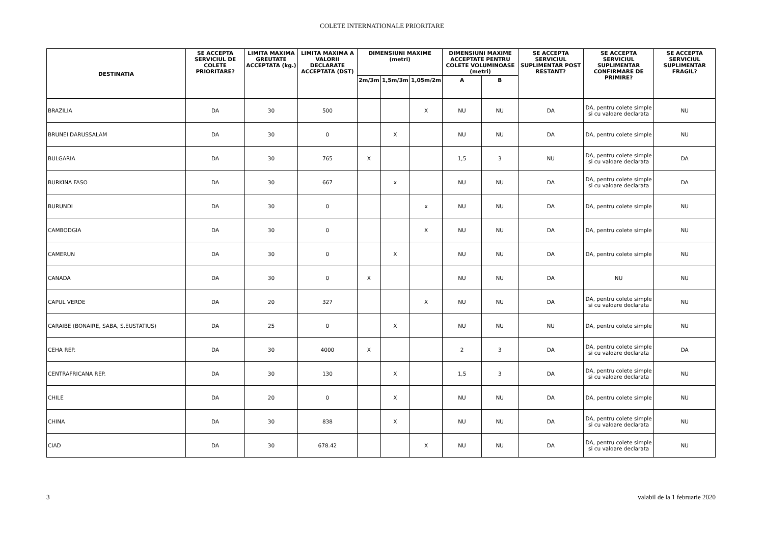COLETE INTERNATIONALE PRIORITARE
| DESTINATIA | SE ACCEPTA SERVICIUL DE COLETE PRIORITARE? | LIMITA MAXIMA GREUTATE ACCEPTATA (kg.) | LIMITA MAXIMA A VALORII DECLARATE ACCEPTATA (DST) | DIMENSIUNI MAXIME (metri) | | | DIMENSIUNI MAXIME ACCEPTATE PENTRU COLETE VOLUMINOASE (metri) | | SE ACCEPTA SERVICIUL SUPLIMENTAR POST RESTANT? | SE ACCEPTA SERVICIUL SUPLIMENTAR CONFIRMARE DE PRIMIRE? | SE ACCEPTA SERVICIUL SUPLIMENTAR FRAGIL? |
| --- | --- | --- | --- | --- | --- | --- | --- | --- | --- | --- | --- |
| | | | | 2m/3m | 1,5m/3m | 1,05m/2m | A | B | | | |
| BRAZILIA | DA | 30 | 500 | | | X | NU | NU | DA | DA, pentru colete simple si cu valoare declarata | NU |
| BRUNEI DARUSSALAM | DA | 30 | 0 | | X | | NU | NU | DA | DA, pentru colete simple | NU |
| BULGARIA | DA | 30 | 765 | X | | | 1,5 | 3 | NU | DA, pentru colete simple si cu valoare declarata | DA |
| BURKINA FASO | DA | 30 | 667 | | x | | NU | NU | DA | DA, pentru colete simple si cu valoare declarata | DA |
| BURUNDI | DA | 30 | 0 | | | x | NU | NU | DA | DA, pentru colete simple | NU |
| CAMBODGIA | DA | 30 | 0 | | | X | NU | NU | DA | DA, pentru colete simple | NU |
| CAMERUN | DA | 30 | 0 | | X | | NU | NU | DA | DA, pentru colete simple | NU |
| CANADA | DA | 30 | 0 | X | | | NU | NU | DA | NU | NU |
| CAPUL VERDE | DA | 20 | 327 | | | X | NU | NU | DA | DA, pentru colete simple si cu valoare declarata | NU |
| CARAIBE (BONAIRE, SABA, S.EUSTATIUS) | DA | 25 | 0 | | X | | NU | NU | NU | DA, pentru colete simple | NU |
| CEHA REP. | DA | 30 | 4000 | X | | | 2 | 3 | DA | DA, pentru colete simple si cu valoare declarata | DA |
| CENTRAFRICANA REP. | DA | 30 | 130 | | X | | 1,5 | 3 | DA | DA, pentru colete simple si cu valoare declarata | NU |
| CHILE | DA | 20 | 0 | | X | | NU | NU | DA | DA, pentru colete simple | NU |
| CHINA | DA | 30 | 838 | | X | | NU | NU | DA | DA, pentru colete simple si cu valoare declarata | NU |
| CIAD | DA | 30 | 678.42 | | | X | NU | NU | DA | DA, pentru colete simple si cu valoare declarata | NU |
3 valabil de la 1 februarie 2020